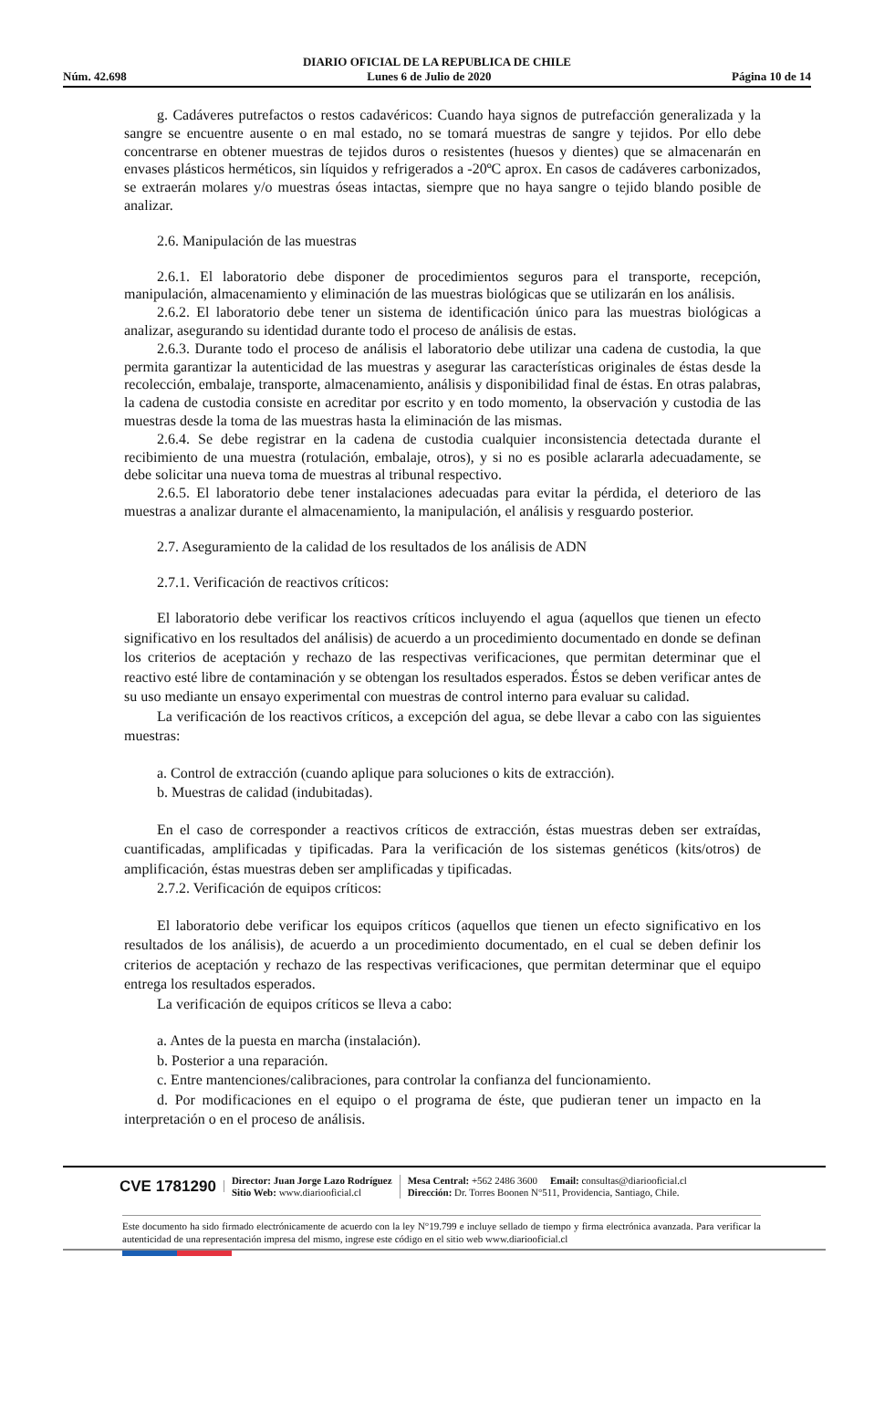DIARIO OFICIAL DE LA REPUBLICA DE CHILE
Núm. 42.698 Lunes 6 de Julio de 2020 Página 10 de 14
g. Cadáveres putrefactos o restos cadavéricos: Cuando haya signos de putrefacción generalizada y la sangre se encuentre ausente o en mal estado, no se tomará muestras de sangre y tejidos. Por ello debe concentrarse en obtener muestras de tejidos duros o resistentes (huesos y dientes) que se almacenarán en envases plásticos herméticos, sin líquidos y refrigerados a -20ºC aprox. En casos de cadáveres carbonizados, se extraerán molares y/o muestras óseas intactas, siempre que no haya sangre o tejido blando posible de analizar.
2.6. Manipulación de las muestras
2.6.1. El laboratorio debe disponer de procedimientos seguros para el transporte, recepción, manipulación, almacenamiento y eliminación de las muestras biológicas que se utilizarán en los análisis.
2.6.2. El laboratorio debe tener un sistema de identificación único para las muestras biológicas a analizar, asegurando su identidad durante todo el proceso de análisis de estas.
2.6.3. Durante todo el proceso de análisis el laboratorio debe utilizar una cadena de custodia, la que permita garantizar la autenticidad de las muestras y asegurar las características originales de éstas desde la recolección, embalaje, transporte, almacenamiento, análisis y disponibilidad final de éstas. En otras palabras, la cadena de custodia consiste en acreditar por escrito y en todo momento, la observación y custodia de las muestras desde la toma de las muestras hasta la eliminación de las mismas.
2.6.4. Se debe registrar en la cadena de custodia cualquier inconsistencia detectada durante el recibimiento de una muestra (rotulación, embalaje, otros), y si no es posible aclararla adecuadamente, se debe solicitar una nueva toma de muestras al tribunal respectivo.
2.6.5. El laboratorio debe tener instalaciones adecuadas para evitar la pérdida, el deterioro de las muestras a analizar durante el almacenamiento, la manipulación, el análisis y resguardo posterior.
2.7. Aseguramiento de la calidad de los resultados de los análisis de ADN
2.7.1. Verificación de reactivos críticos:
El laboratorio debe verificar los reactivos críticos incluyendo el agua (aquellos que tienen un efecto significativo en los resultados del análisis) de acuerdo a un procedimiento documentado en donde se definan los criterios de aceptación y rechazo de las respectivas verificaciones, que permitan determinar que el reactivo esté libre de contaminación y se obtengan los resultados esperados. Éstos se deben verificar antes de su uso mediante un ensayo experimental con muestras de control interno para evaluar su calidad.
La verificación de los reactivos críticos, a excepción del agua, se debe llevar a cabo con las siguientes muestras:
a. Control de extracción (cuando aplique para soluciones o kits de extracción).
b. Muestras de calidad (indubitadas).
En el caso de corresponder a reactivos críticos de extracción, éstas muestras deben ser extraídas, cuantificadas, amplificadas y tipificadas. Para la verificación de los sistemas genéticos (kits/otros) de amplificación, éstas muestras deben ser amplificadas y tipificadas.
2.7.2. Verificación de equipos críticos:
El laboratorio debe verificar los equipos críticos (aquellos que tienen un efecto significativo en los resultados de los análisis), de acuerdo a un procedimiento documentado, en el cual se deben definir los criterios de aceptación y rechazo de las respectivas verificaciones, que permitan determinar que el equipo entrega los resultados esperados.
La verificación de equipos críticos se lleva a cabo:
a. Antes de la puesta en marcha (instalación).
b. Posterior a una reparación.
c. Entre mantenciones/calibraciones, para controlar la confianza del funcionamiento.
d. Por modificaciones en el equipo o el programa de éste, que pudieran tener un impacto en la interpretación o en el proceso de análisis.
CVE 1781290
Director: Juan Jorge Lazo Rodríguez
Sitio Web: www.diariooficial.cl
Mesa Central: +562 2486 3600 Email: consultas@diariooficial.cl
Dirección: Dr. Torres Boonen N°511, Providencia, Santiago, Chile.
Este documento ha sido firmado electrónicamente de acuerdo con la ley N°19.799 e incluye sellado de tiempo y firma electrónica avanzada. Para verificar la autenticidad de una representación impresa del mismo, ingrese este código en el sitio web www.diariooficial.cl